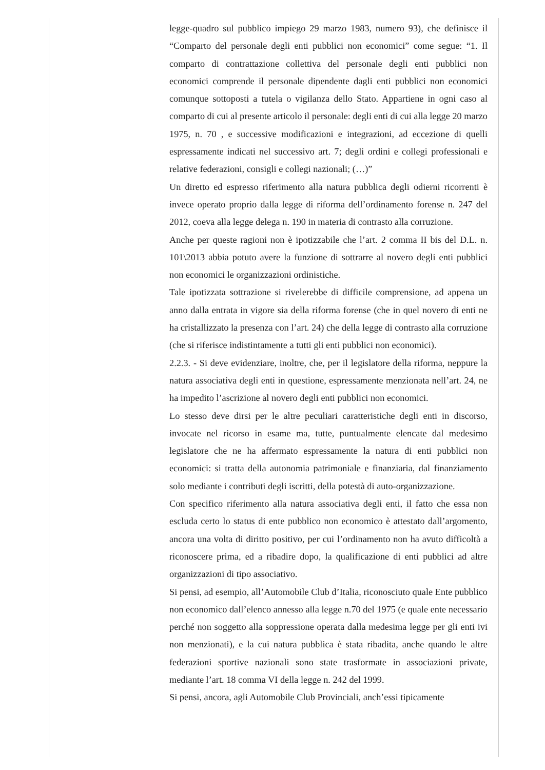legge-quadro sul pubblico impiego 29 marzo 1983, numero 93), che definisce il “Comparto del personale degli enti pubblici non economici” come segue: “1. Il comparto di contrattazione collettiva del personale degli enti pubblici non economici comprende il personale dipendente dagli enti pubblici non economici comunque sottoposti a tutela o vigilanza dello Stato. Appartiene in ogni caso al comparto di cui al presente articolo il personale: degli enti di cui alla legge 20 marzo 1975, n. 70 , e successive modificazioni e integrazioni, ad eccezione di quelli espressamente indicati nel successivo art. 7; degli ordini e collegi professionali e relative federazioni, consigli e collegi nazionali; (…)”
Un diretto ed espresso riferimento alla natura pubblica degli odierni ricorrenti è invece operato proprio dalla legge di riforma dell’ordinamento forense n. 247 del 2012, coeva alla legge delega n. 190 in materia di contrasto alla corruzione.
Anche per queste ragioni non è ipotizzabile che l’art. 2 comma II bis del D.L. n. 101\2013 abbia potuto avere la funzione di sottrarre al novero degli enti pubblici non economici le organizzazioni ordinistiche.
Tale ipotizzata sottrazione si rivelerebbe di difficile comprensione, ad appena un anno dalla entrata in vigore sia della riforma forense (che in quel novero di enti ne ha cristallizzato la presenza con l’art. 24) che della legge di contrasto alla corruzione (che si riferisce indistintamente a tutti gli enti pubblici non economici).
2.2.3. - Si deve evidenziare, inoltre, che, per il legislatore della riforma, neppure la natura associativa degli enti in questione, espressamente menzionata nell’art. 24, ne ha impedito l’ascrizione al novero degli enti pubblici non economici.
Lo stesso deve dirsi per le altre peculiari caratteristiche degli enti in discorso, invocate nel ricorso in esame ma, tutte, puntualmente elencate dal medesimo legislatore che ne ha affermato espressamente la natura di enti pubblici non economici: si tratta della autonomia patrimoniale e finanziaria, dal finanziamento solo mediante i contributi degli iscritti, della potestà di auto-organizzazione.
Con specifico riferimento alla natura associativa degli enti, il fatto che essa non escluda certo lo status di ente pubblico non economico è attestato dall’argomento, ancora una volta di diritto positivo, per cui l’ordinamento non ha avuto difficoltà a riconoscere prima, ed a ribadire dopo, la qualificazione di enti pubblici ad altre organizzazioni di tipo associativo.
Si pensi, ad esempio, all’Automobile Club d’Italia, riconosciuto quale Ente pubblico non economico dall’elenco annesso alla legge n.70 del 1975 (e quale ente necessario perché non soggetto alla soppressione operata dalla medesima legge per gli enti ivi non menzionati), e la cui natura pubblica è stata ribadita, anche quando le altre federazioni sportive nazionali sono state trasformate in associazioni private, mediante l’art. 18 comma VI della legge n. 242 del 1999.
Si pensi, ancora, agli Automobile Club Provinciali, anch’essi tipicamente